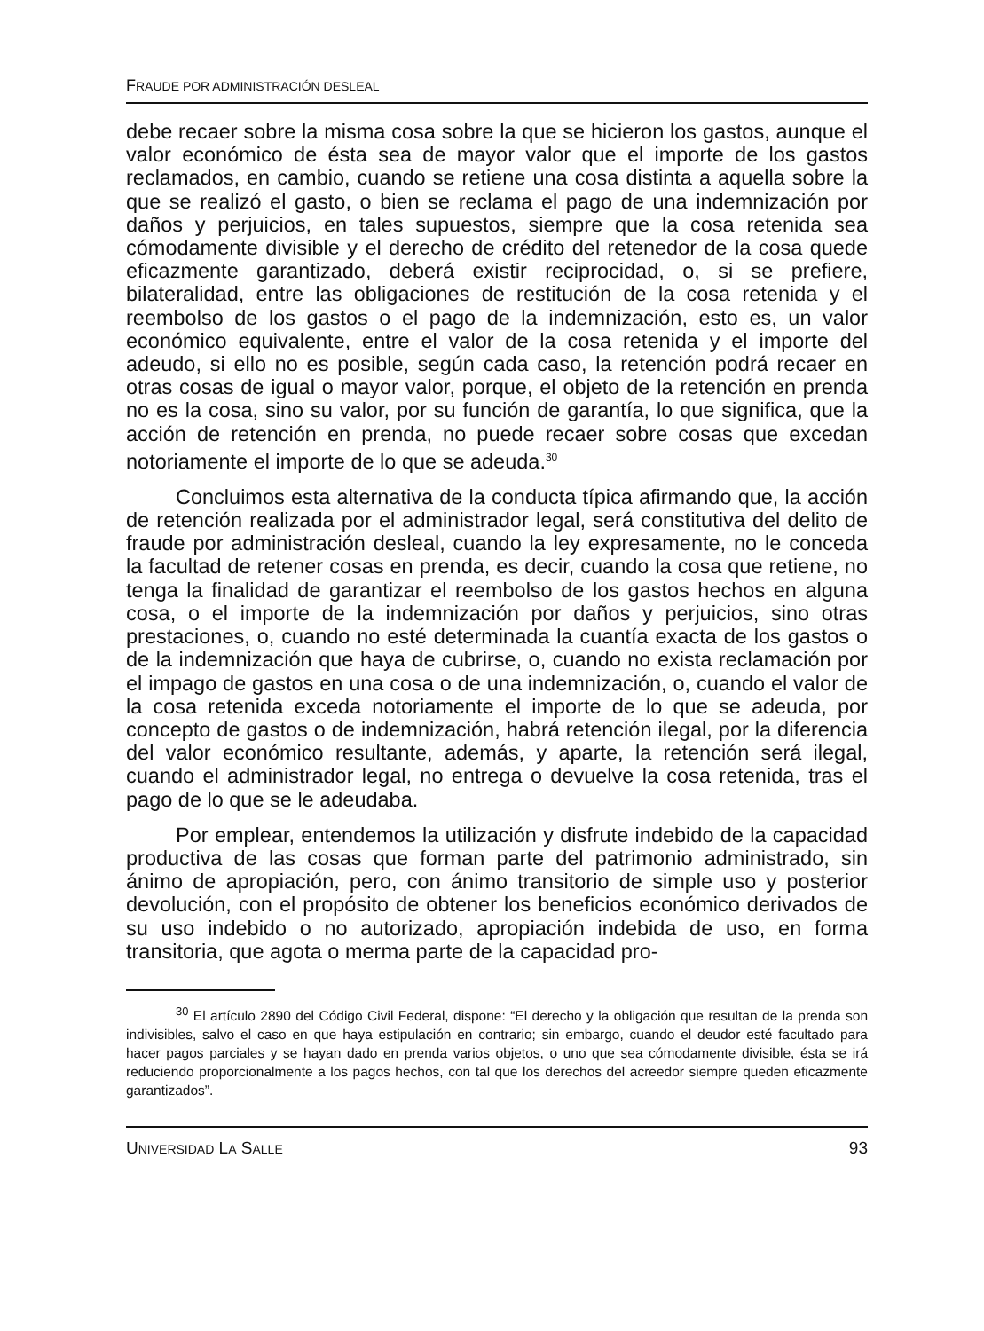FRAUDE POR ADMINISTRACIÓN DESLEAL
debe recaer sobre la misma cosa sobre la que se hicieron los gastos, aunque el valor económico de ésta sea de mayor valor que el importe de los gastos reclamados, en cambio, cuando se retiene una cosa distinta a aquella sobre la que se realizó el gasto, o bien se reclama el pago de una indemnización por daños y perjuicios, en tales supuestos, siempre que la cosa retenida sea cómodamente divisible y el derecho de crédito del retenedor de la cosa quede eficazmente garantizado, deberá existir reciprocidad, o, si se prefiere, bilateralidad, entre las obligaciones de restitución de la cosa retenida y el reembolso de los gastos o el pago de la indemnización, esto es, un valor económico equivalente, entre el valor de la cosa retenida y el importe del adeudo, si ello no es posible, según cada caso, la retención podrá recaer en otras cosas de igual o mayor valor, porque, el objeto de la retención en prenda no es la cosa, sino su valor, por su función de garantía, lo que significa, que la acción de retención en prenda, no puede recaer sobre cosas que excedan notoriamente el importe de lo que se adeuda.<sup>30</sup>
Concluimos esta alternativa de la conducta típica afirmando que, la acción de retención realizada por el administrador legal, será constitutiva del delito de fraude por administración desleal, cuando la ley expresamente, no le conceda la facultad de retener cosas en prenda, es decir, cuando la cosa que retiene, no tenga la finalidad de garantizar el reembolso de los gastos hechos en alguna cosa, o el importe de la indemnización por daños y perjuicios, sino otras prestaciones, o, cuando no esté determinada la cuantía exacta de los gastos o de la indemnización que haya de cubrirse, o, cuando no exista reclamación por el impago de gastos en una cosa o de una indemnización, o, cuando el valor de la cosa retenida exceda notoriamente el importe de lo que se adeuda, por concepto de gastos o de indemnización, habrá retención ilegal, por la diferencia del valor económico resultante, además, y aparte, la retención será ilegal, cuando el administrador legal, no entrega o devuelve la cosa retenida, tras el pago de lo que se le adeudaba.
Por emplear, entendemos la utilización y disfrute indebido de la capacidad productiva de las cosas que forman parte del patrimonio administrado, sin ánimo de apropiación, pero, con ánimo transitorio de simple uso y posterior devolución, con el propósito de obtener los beneficios económico derivados de su uso indebido o no autorizado, apropiación indebida de uso, en forma transitoria, que agota o merma parte de la capacidad pro-
<sup>30</sup> El artículo 2890 del Código Civil Federal, dispone: “El derecho y la obligación que resultan de la prenda son indivisibles, salvo el caso en que haya estipulación en contrario; sin embargo, cuando el deudor esté facultado para hacer pagos parciales y se hayan dado en prenda varios objetos, o uno que sea cómodamente divisible, ésta se irá reduciendo proporcionalmente a los pagos hechos, con tal que los derechos del acreedor siempre queden eficazmente garantizados”.
UNIVERSIDAD LA SALLE 93